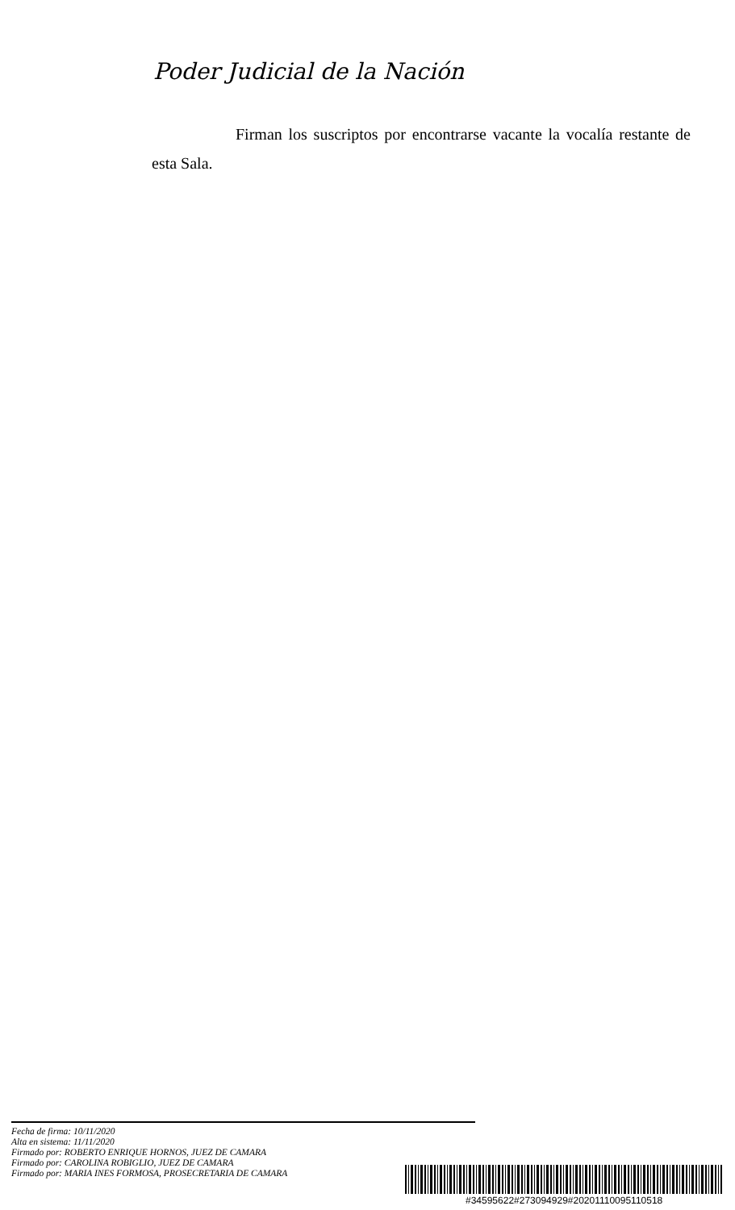Poder Judicial de la Nación
Firman los suscriptos por encontrarse vacante la vocalía restante de esta Sala.
Fecha de firma: 10/11/2020
Alta en sistema: 11/11/2020
Firmado por: ROBERTO ENRIQUE HORNOS, JUEZ DE CAMARA
Firmado por: CAROLINA ROBIGLIO, JUEZ DE CAMARA
Firmado por: MARIA INES FORMOSA, PROSECRETARIA DE CAMARA
#34595622#273094929#20201110095110518